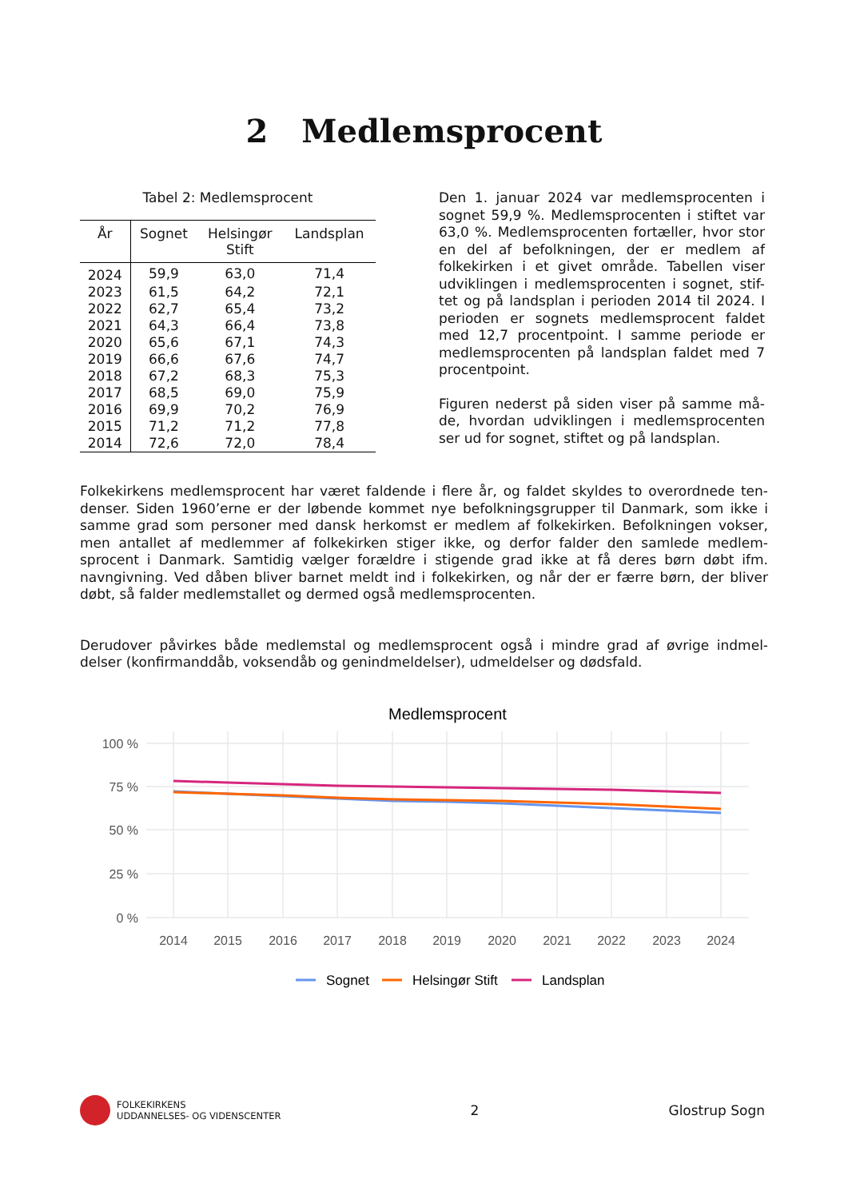2 Medlemsprocent
Tabel 2: Medlemsprocent
| År | Sognet | Helsingør Stift | Landsplan |
| --- | --- | --- | --- |
| 2024 | 59,9 | 63,0 | 71,4 |
| 2023 | 61,5 | 64,2 | 72,1 |
| 2022 | 62,7 | 65,4 | 73,2 |
| 2021 | 64,3 | 66,4 | 73,8 |
| 2020 | 65,6 | 67,1 | 74,3 |
| 2019 | 66,6 | 67,6 | 74,7 |
| 2018 | 67,2 | 68,3 | 75,3 |
| 2017 | 68,5 | 69,0 | 75,9 |
| 2016 | 69,9 | 70,2 | 76,9 |
| 2015 | 71,2 | 71,2 | 77,8 |
| 2014 | 72,6 | 72,0 | 78,4 |
Den 1. januar 2024 var medlemsprocenten i sognet 59,9 %. Medlemsprocenten i stiftet var 63,0 %. Medlemsprocenten fortæller, hvor stor en del af befolkningen, der er medlem af folkekirken i et givet område. Tabellen viser udviklingen i medlemsprocenten i sognet, stif-tet og på landsplan i perioden 2014 til 2024. I perioden er sognets medlemsprocent faldet med 12,7 procentpoint. I samme periode er medlemsprocenten på landsplan faldet med 7 procentpoint.
Figuren nederst på siden viser på samme må-de, hvordan udviklingen i medlemsprocenten ser ud for sognet, stiftet og på landsplan.
Folkekirkens medlemsprocent har været faldende i flere år, og faldet skyldes to overordnede ten-denser. Siden 1960’erne er der løbende kommet nye befolkningsgrupper til Danmark, som ikke i samme grad som personer med dansk herkomst er medlem af folkekirken. Befolkningen vokser, men antallet af medlemmer af folkekirken stiger ikke, og derfor falder den samlede medlem-sprocent i Danmark. Samtidig vælger forældre i stigende grad ikke at få deres børn døbt ifm. navngivning. Ved dåben bliver barnet meldt ind i folkekirken, og når der er færre børn, der bliver døbt, så falder medlemstallet og dermed også medlemsprocenten.
Derudover påvirkes både medlemstal og medlemsprocent også i mindre grad af øvrige indmel-delser (konfirmanddåb, voksendåb og genindmeldelser), udmeldelser og dødsfald.
Medlemsprocent
100 %
75 %
50 %
25 %
0 %
2014
2015
2016
2017
2018
2019
2020
2021
2022
2023
2024
Sognet
Helsingør Stift
Landsplan
FOLKEKIRKENS
UDDANNELSES- OG VIDENSCENTER
2 Glostrup Sogn